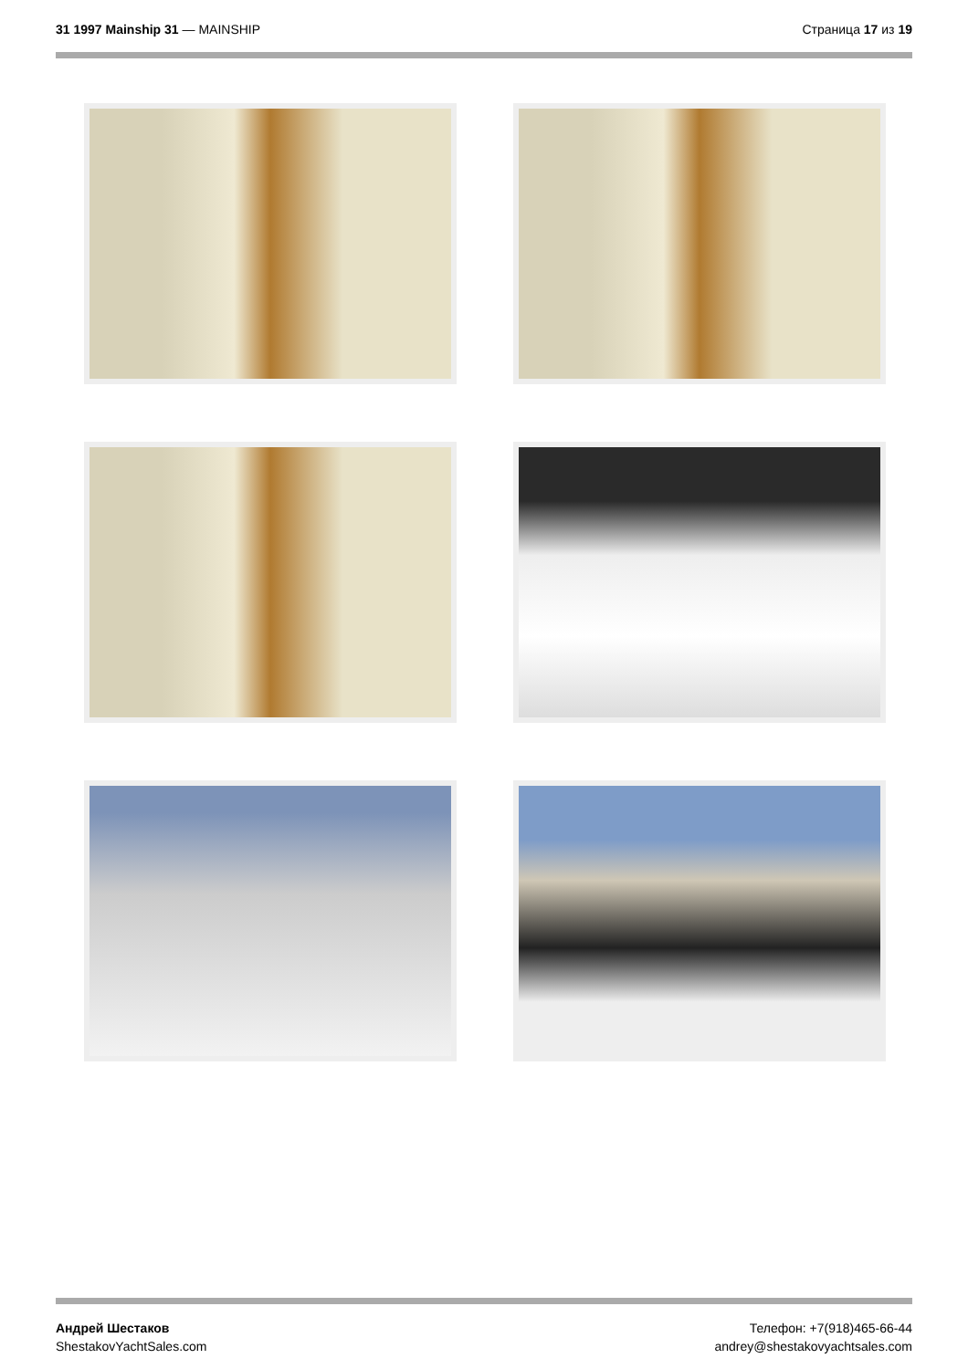31 1997 Mainship 31 — MAINSHIP Страница 17 из 19
Андрей Шестаков
ShestakovYachtSales.com
Телефон: +7(918)465-66-44
andrey@shestakovyachtsales.com